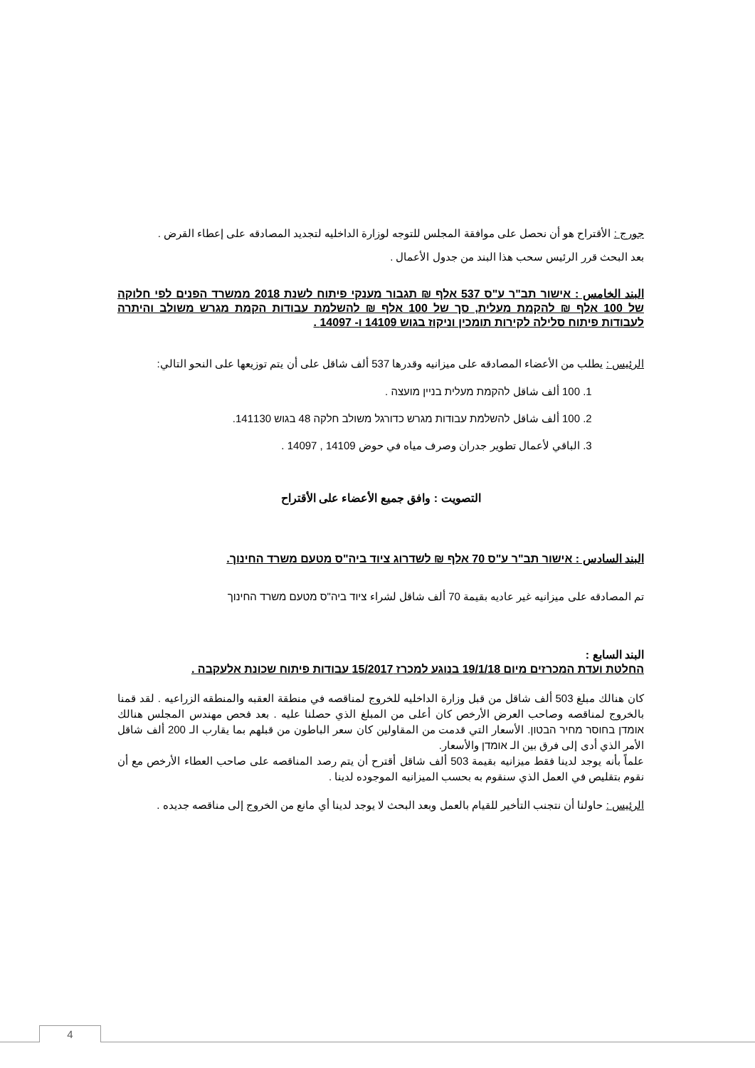جورج : الأقتراح هو أن نحصل على موافقة المجلس للتوجه لوزارة الداخليه لتجديد المصادقه على إعطاء القرض .
بعد البحث قرر الرئيس سحب هذا البند من جدول الأعمال .
البند الخامس : אישור תב"ר ע"ס 537 אלף ₪ תגבור מענקי פיתוח לשנת 2018 ממשרד הפנים לפי חלוקה של 100 אלף ₪ להקמת מעלית, סך של 100 אלף ₪ להשלמת עבודות הקמת מגרש משולב והיתרה לעבודות פיתוח סלילה לקירות תומכין וניקוז בגוש 14109 ו- 14097 .
الرئيس : يطلب من الأعضاء المصادقه على ميزانيه وقدرها 537 ألف شاقل على أن يتم توزيعها على النحو التالي:
1. 100 ألف شاقل להקמת מעלית בניין מועצה .
2. 100 ألف شاقل להשלמת עבודות מגרש כדורגל משולב חלקה 48 בגוש 141130.
3. الباقي لأعمال تطوير جدران وصرف مياه في حوض 14109 , 14097 .
التصويت : وافق جميع الأعضاء على الأقتراح
البند السادس : אישור תב"ר ע"ס 70 אלף ₪ לשדרוג ציוד ביה"ס מטעם משרד החינוך.
تم المصادقه على ميزانيه غير عاديه بقيمة 70 ألف شاقل لشراء ציוד ביה"ס מטעם משרד החינוך
البند السابع :
החלטת ועדת המכרזים מיום 19/1/18 בנוגע למכרז 15/2017 עבודות פיתוח שכונת אלעקבה .
كان هنالك مبلغ 503 ألف شاقل من قبل وزارة الداخليه للخروج لمناقصه في منطقة العقبه والمنطقه الزراعيه . لقد قمنا بالخروج لمناقصه وصاحب العرض الأرخص كان أعلى من المبلغ الذي حصلنا عليه . بعد فحص مهندس المجلس هنالك אומדן בחוסר מחיר הבטון. الأسعار التي قدمت من المقاولين كان سعر الباطون من قبلهم بما يقارب الـ 200 ألف شاقل الأمر الذي أدى إلى فرق بين الـ אומדן والأسعار.
علماً بأنه يوجد لدينا فقط ميزانيه بقيمة 503 ألف شاقل أقترح أن يتم رصد المناقصه على صاحب العطاء الأرخص مع أن نقوم بتقليص في العمل الذي سنقوم به بحسب الميزانيه الموجوده لدينا .
الرئيس : حاولنا أن نتجنب التأخير للقيام بالعمل وبعد البحث لا يوجد لدينا أي مانع من الخروج إلى مناقصه جديده .
4